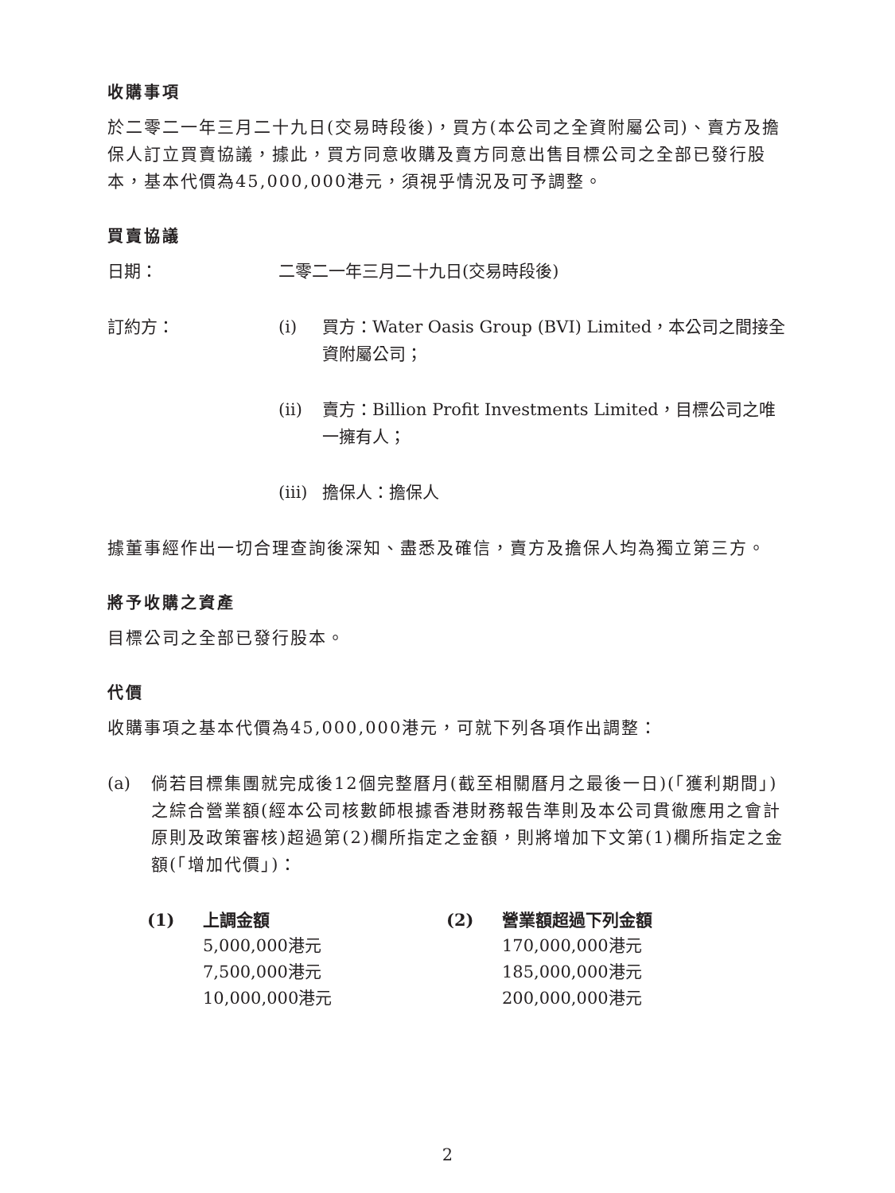收購事項
於二零二一年三月二十九日(交易時段後)，買方(本公司之全資附屬公司)、賣方及擔保人訂立買賣協議，據此，買方同意收購及賣方同意出售目標公司之全部已發行股本，基本代價為45,000,000港元，須視乎情況及可予調整。
買賣協議
日期： 二零二一年三月二十九日(交易時段後)
訂約方： (i) 買方：Water Oasis Group (BVI) Limited，本公司之間接全資附屬公司；
(ii) 賣方：Billion Profit Investments Limited，目標公司之唯一擁有人；
(iii)
擔保人：擔保人
據董事經作出一切合理查詢後深知、盡悉及確信，賣方及擔保人均為獨立第三方。
將予收購之資產
目標公司之全部已發行股本。
代價
收購事項之基本代價為45,000,000港元，可就下列各項作出調整：
(a)
倘若目標集團就完成後12個完整曆月(截至相關曆月之最後一日)(「獲利期間」)之綜合營業額(經本公司核數師根據香港財務報告準則及本公司貫徹應用之會計原則及政策審核)超過第(2)欄所指定之金額，則將增加下文第(1)欄所指定之金額(「增加代價」)：
| (1) | 上調金額 | (2) | 營業額超過下列金額 |
| --- | --- | --- | --- |
| | 5,000,000港元 | | 170,000,000港元 |
| | 7,500,000港元 | | 185,000,000港元 |
| | 10,000,000港元 | | 200,000,000港元 |
2